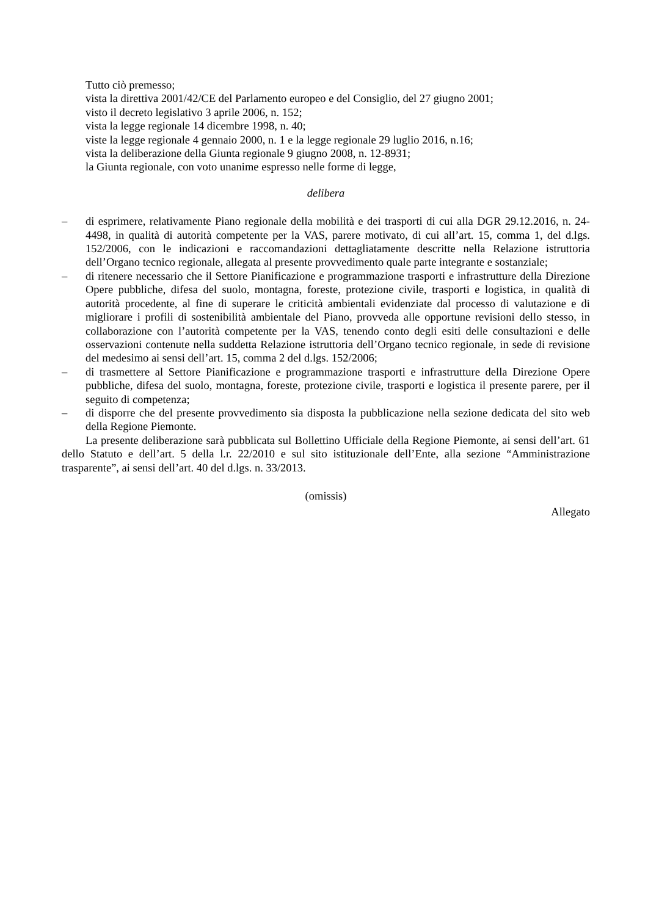Tutto ciò premesso;
vista la direttiva 2001/42/CE del Parlamento europeo e del Consiglio, del 27 giugno 2001;
visto il decreto legislativo 3 aprile 2006, n. 152;
vista la legge regionale 14 dicembre 1998, n. 40;
viste la legge regionale 4 gennaio 2000, n. 1 e la legge regionale 29 luglio 2016, n.16;
vista la deliberazione della Giunta regionale 9 giugno 2008, n. 12-8931;
la Giunta regionale, con voto unanime espresso nelle forme di legge,
delibera
– di esprimere, relativamente Piano regionale della mobilità e dei trasporti di cui alla DGR 29.12.2016, n. 24-4498, in qualità di autorità competente per la VAS, parere motivato, di cui all’art. 15, comma 1, del d.lgs. 152/2006, con le indicazioni e raccomandazioni dettagliatamente descritte nella Relazione istruttoria dell’Organo tecnico regionale, allegata al presente provvedimento quale parte integrante e sostanziale;
– di ritenere necessario che il Settore Pianificazione e programmazione trasporti e infrastrutture della Direzione Opere pubbliche, difesa del suolo, montagna, foreste, protezione civile, trasporti e logistica, in qualità di autorità procedente, al fine di superare le criticità ambientali evidenziate dal processo di valutazione e di migliorare i profili di sostenibilità ambientale del Piano, provveda alle opportune revisioni dello stesso, in collaborazione con l’autorità competente per la VAS, tenendo conto degli esiti delle consultazioni e delle osservazioni contenute nella suddetta Relazione istruttoria dell’Organo tecnico regionale, in sede di revisione del medesimo ai sensi dell’art. 15, comma 2 del d.lgs. 152/2006;
– di trasmettere al Settore Pianificazione e programmazione trasporti e infrastrutture della Direzione Opere pubbliche, difesa del suolo, montagna, foreste, protezione civile, trasporti e logistica il presente parere, per il seguito di competenza;
– di disporre che del presente provvedimento sia disposta la pubblicazione nella sezione dedicata del sito web della Regione Piemonte.
La presente deliberazione sarà pubblicata sul Bollettino Ufficiale della Regione Piemonte, ai sensi dell’art. 61 dello Statuto e dell’art. 5 della l.r. 22/2010 e sul sito istituzionale dell’Ente, alla sezione “Amministrazione trasparente”, ai sensi dell’art. 40 del d.lgs. n. 33/2013.
(omissis)
Allegato